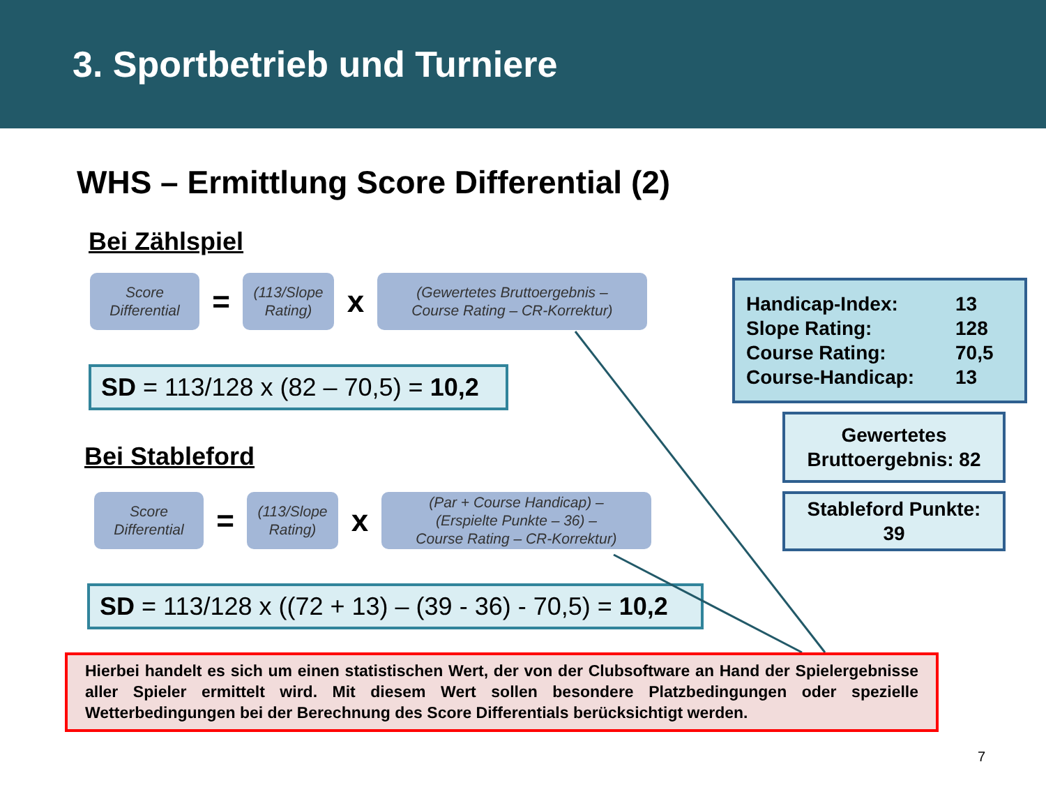3. Sportbetrieb und Turniere
WHS – Ermittlung Score Differential (2)
Bei Zählspiel
Score
Differential
=
(113/Slope
Rating)
x
(Gewertetes Bruttoergebnis –
Course Rating – CR-Korrektur)
SD = 113/128 x (82 – 70,5) = 10,2
Bei Stableford
Score
Differential
=
(113/Slope
Rating)
x
(Par + Course Handicap) –
(Erspielte Punkte – 36) –
Course Rating – CR-Korrektur)
SD = 113/128 x ((72 + 13) – (39 - 36) - 70,5) = 10,2
Handicap-Index: 13
Slope Rating: 128
Course Rating: 70,5
Course-Handicap: 13
Gewertetes
Bruttoergebnis: 82
Stableford Punkte:
39
Hierbei handelt es sich um einen statistischen Wert, der von der Clubsoftware an Hand der Spielergebnisse aller Spieler ermittelt wird. Mit diesem Wert sollen besondere Platzbedingungen oder spezielle Wetterbedingungen bei der Berechnung des Score Differentials berücksichtigt werden.
7